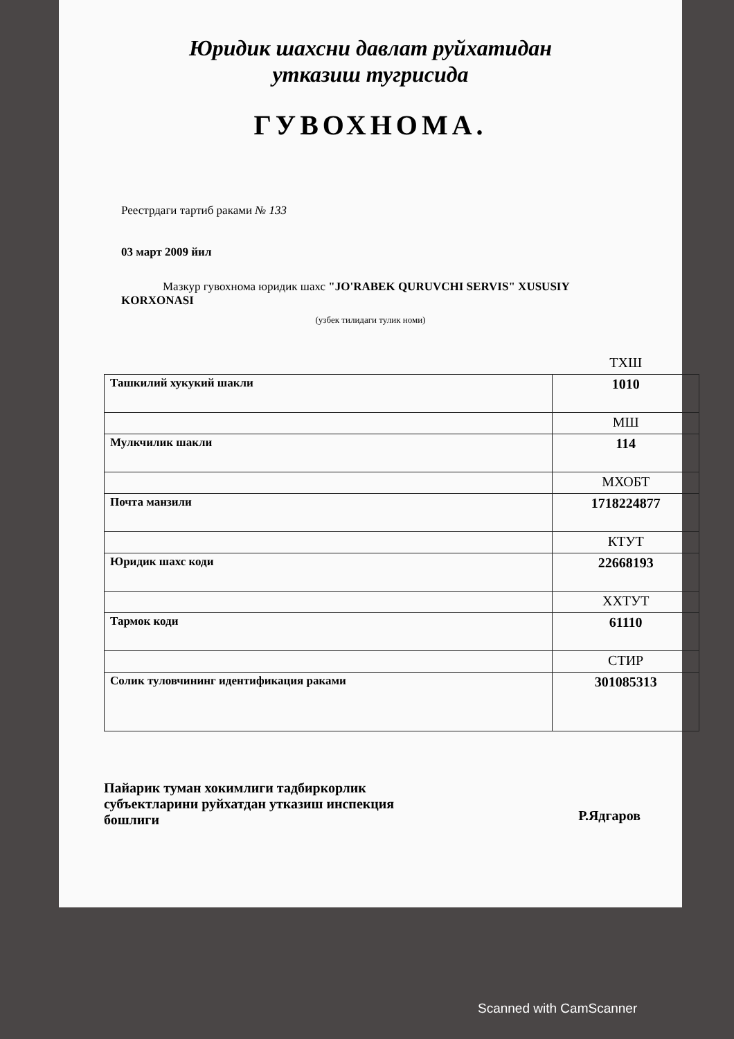Юридик шахсни давлат руйхатидан
утказиш тугрисида
ГУВОХНОМА.
Реестрдаги тартиб раками № 133
03 март 2009 йил
Мазкур гувохнома юридик шахс "JO'RABEK QURUVCHI SERVIS" XUSUSIY KORXONASI
(узбек тилидаги тулик номи)
| | ТХШ |
| Ташкилий хукукий шакли | 1010 |
| | МШ |
| Мулкчилик шакли | 114 |
| | МХОБТ |
| Почта манзили | 1718224877 |
| | КТУТ |
| Юридик шахс коди | 22668193 |
| | ХХТУТ |
| Тармок коди | 61110 |
| | СТИР |
| Солик туловчининг идентификация раками | 301085313 |
Пайарик туман хокимлиги тадбиркорлик субъектларини руйхатдан утказиш инспекция бошлиги
Р.Ядгаров
Scanned with CamScanner